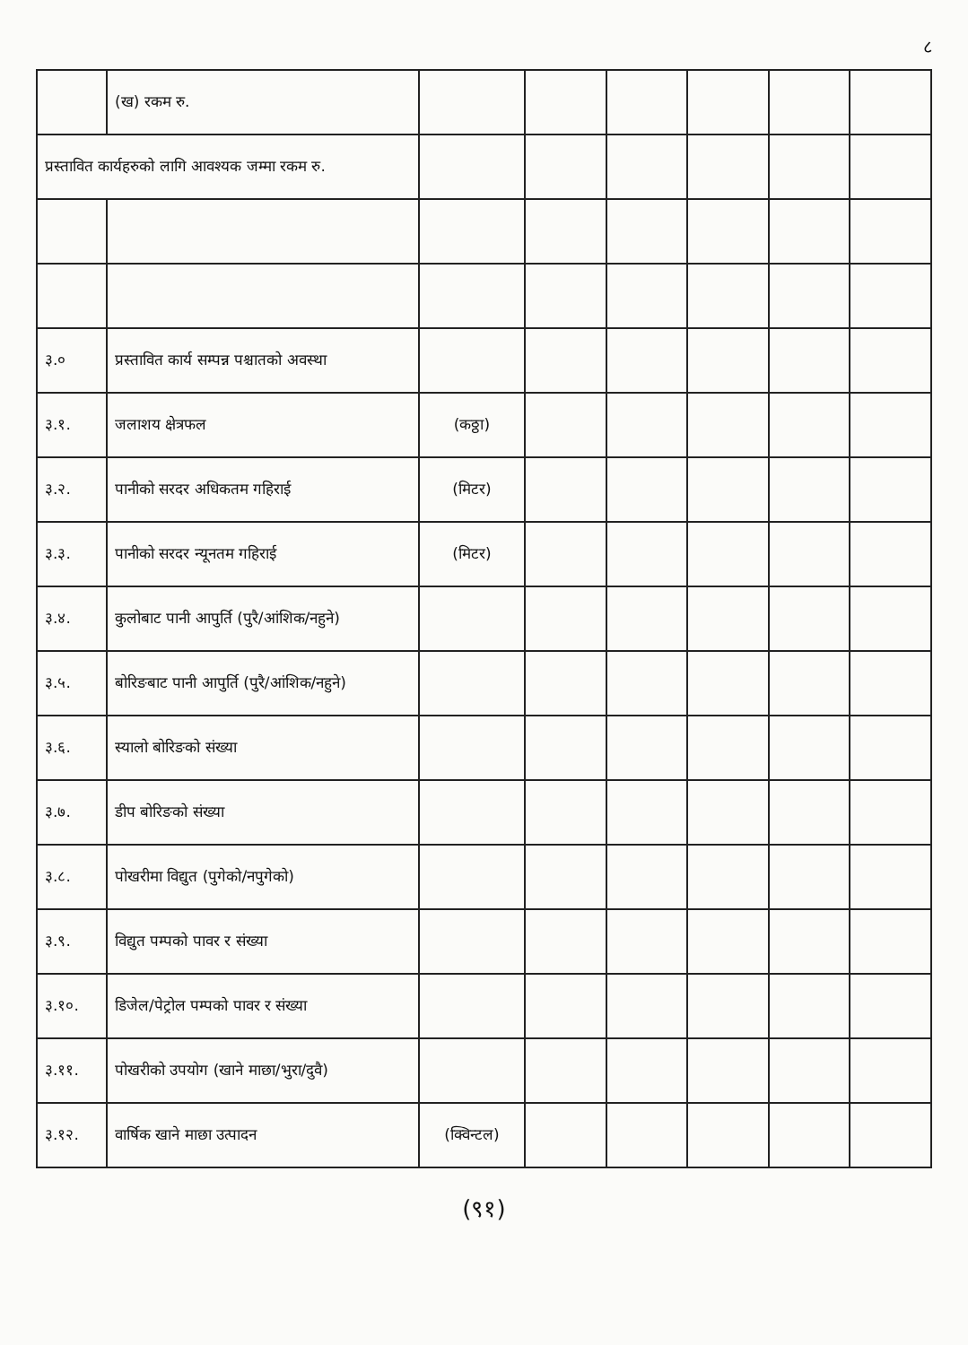८
| | (ख) रकम रु. | | | | | | |
| प्रस्तावित कार्यहरुको लागि आवश्यक जम्मा रकम रु. | | | | | | | |
| ३.० | प्रस्तावित कार्य सम्पन्न पश्चातको अवस्था | | | | | | |
| ३.१. | जलाशय क्षेत्रफल | (कठ्ठा) | | | | | |
| ३.२. | पानीको सरदर अधिकतम गहिराई | (मिटर) | | | | | |
| ३.३. | पानीको सरदर न्यूनतम गहिराई | (मिटर) | | | | | |
| ३.४. | कुलोबाट पानी आपुर्ति (पुरै/आंशिक/नहुने) | | | | | | |
| ३.५. | बोरिङबाट पानी आपुर्ति (पुरै/आंशिक/नहुने) | | | | | | |
| ३.६. | स्यालो बोरिङको संख्या | | | | | | |
| ३.७. | डीप बोरिङको संख्या | | | | | | |
| ३.८. | पोखरीमा विद्युत (पुगेको/नपुगेको) | | | | | | |
| ३.९. | विद्युत पम्पको पावर र संख्या | | | | | | |
| ३.१०. | डिजेल/पेट्रोल पम्पको पावर र संख्या | | | | | | |
| ३.११. | पोखरीको उपयोग (खाने माछा/भुरा/दुवै) | | | | | | |
| ३.१२. | वार्षिक खाने माछा उत्पादन | (क्विन्टल) | | | | | |
(९१)